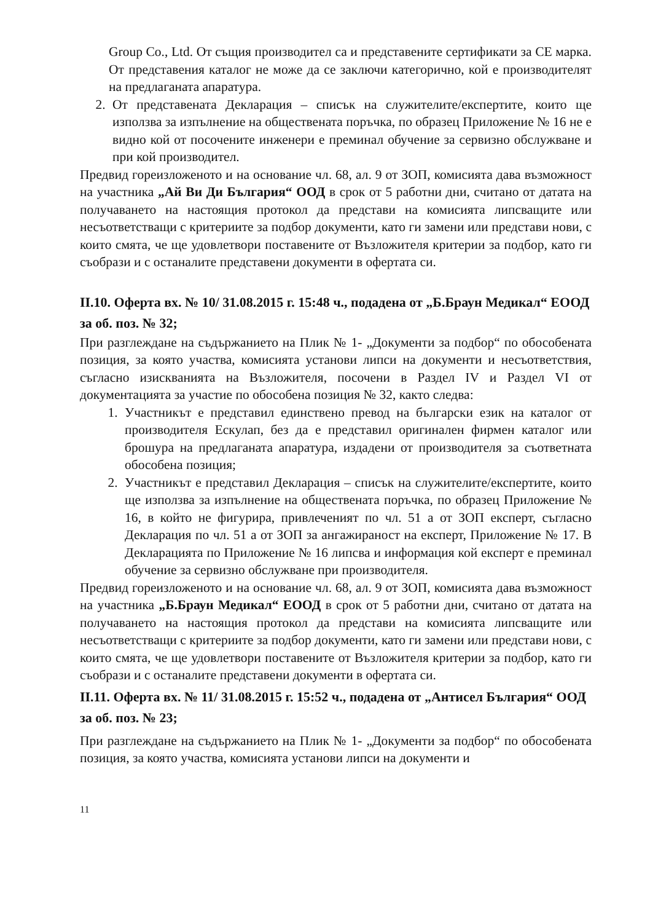Group Co., Ltd. От същия производител са и представените сертификати за СЕ марка. От представения каталог не може да се заключи категорично, кой е производителят на предлаганата апаратура.
2. От представената Декларация – списък на служителите/експертите, които ще използва за изпълнение на обществената поръчка, по образец Приложение № 16 не е видно кой от посочените инженери е преминал обучение за сервизно обслужване и при кой производител.
Предвид гореизложеното и на основание чл. 68, ал. 9 от ЗОП, комисията дава възможност на участника „Ай Ви Ди България“ ООД в срок от 5 работни дни, считано от датата на получаването на настоящия протокол да представи на комисията липсващите или несъответстващи с критериите за подбор документи, като ги замени или представи нови, с които смята, че ще удовлетвори поставените от Възложителя критерии за подбор, като ги съобрази и с останалите представени документи в офертата си.
II.10. Оферта вх. № 10/ 31.08.2015 г. 15:48 ч., подадена от „Б.Браун Медикал“ ЕООД за об. поз. № 32;
При разглеждане на съдържанието на Плик № 1- „Документи за подбор“ по обособената позиция, за която участва, комисията установи липси на документи и несъответствия, съгласно изискванията на Възложителя, посочени в Раздел IV и Раздел VI от документацията за участие по обособена позиция № 32, както следва:
1. Участникът е представил единствено превод на български език на каталог от производителя Ескулап, без да е представил оригинален фирмен каталог или брошура на предлаганата апаратура, издадени от производителя за съответната обособена позиция;
2. Участникът е представил Декларация – списък на служителите/експертите, които ще използва за изпълнение на обществената поръчка, по образец Приложение № 16, в който не фигурира, привлеченият по чл. 51 а от ЗОП експерт, съгласно Декларация по чл. 51 а от ЗОП за ангажираност на експерт, Приложение № 17. В Декларацията по Приложение № 16 липсва и информация кой експерт е преминал обучение за сервизно обслужване при производителя.
Предвид гореизложеното и на основание чл. 68, ал. 9 от ЗОП, комисията дава възможност на участника „Б.Браун Медикал“ ЕООД в срок от 5 работни дни, считано от датата на получаването на настоящия протокол да представи на комисията липсващите или несъответстващи с критериите за подбор документи, като ги замени или представи нови, с които смята, че ще удовлетвори поставените от Възложителя критерии за подбор, като ги съобрази и с останалите представени документи в офертата си.
II.11. Оферта вх. № 11/ 31.08.2015 г. 15:52 ч., подадена от „Антисел България“ ООД за об. поз. № 23;
При разглеждане на съдържанието на Плик № 1- „Документи за подбор“ по обособената позиция, за която участва, комисията установи липси на документи и
11